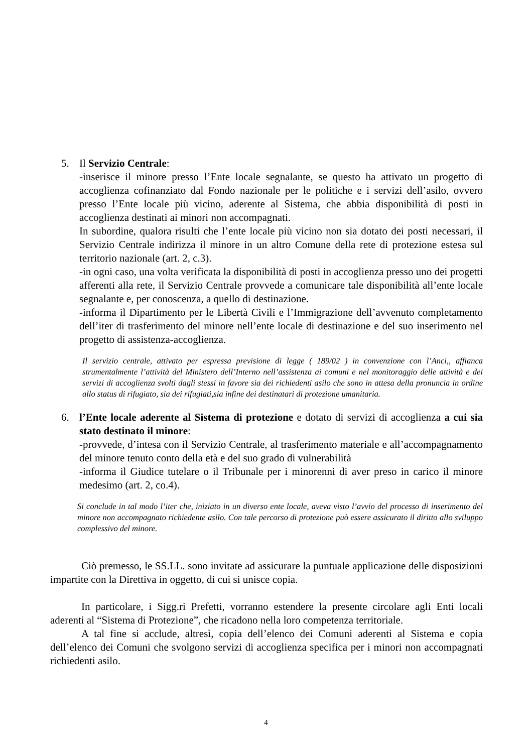5. Il Servizio Centrale:
-inserisce il minore presso l’Ente locale segnalante, se questo ha attivato un progetto di accoglienza cofinanziato dal Fondo nazionale per le politiche e i servizi dell’asilo, ovvero presso l’Ente locale più vicino, aderente al Sistema, che abbia disponibilità di posti in accoglienza destinati ai minori non accompagnati.
In subordine, qualora risulti che l’ente locale più vicino non sia dotato dei posti necessari, il Servizio Centrale indirizza il minore in un altro Comune della rete di protezione estesa sul territorio nazionale (art. 2, c.3).
-in ogni caso, una volta verificata la disponibilità di posti in accoglienza presso uno dei progetti afferenti alla rete, il Servizio Centrale provvede a comunicare tale disponibilità all’ente locale segnalante e, per conoscenza, a quello di destinazione.
-informa il Dipartimento per le Libertà Civili e l’Immigrazione dell’avvenuto completamento dell’iter di trasferimento del minore nell’ente locale di destinazione e del suo inserimento nel progetto di assistenza-accoglienza.
Il servizio centrale, attivato per espressa previsione di legge ( 189/02 ) in convenzione con l’Anci,, affianca strumentalmente l’attività del Ministero dell’Interno nell’assistenza ai comuni e nel monitoraggio delle attività e dei servizi di accoglienza svolti dagli stessi in favore sia dei richiedenti asilo che sono in attesa della pronuncia in ordine allo status di rifugiato, sia dei rifugiati,sia infine dei destinatari di protezione umanitaria.
6. l’Ente locale aderente al Sistema di protezione e dotato di servizi di accoglienza a cui sia stato destinato il minore:
-provvede, d’intesa con il Servizio Centrale, al trasferimento materiale e all’accompagnamento del minore tenuto conto della età e del suo grado di vulnerabilità
-informa il Giudice tutelare o il Tribunale per i minorenni di aver preso in carico il minore medesimo (art. 2, co.4).
Si conclude in tal modo l’iter che, iniziato in un diverso ente locale, aveva visto l’avvio del processo di inserimento del minore non accompagnato richiedente asilo. Con tale percorso di protezione può essere assicurato il diritto allo sviluppo complessivo del minore.
Ciò premesso, le SS.LL. sono invitate ad assicurare la puntuale applicazione delle disposizioni impartite con la Direttiva in oggetto, di cui si unisce copia.
In particolare, i Sigg.ri Prefetti, vorranno estendere la presente circolare agli Enti locali aderenti al “Sistema di Protezione”, che ricadono nella loro competenza territoriale.
A tal fine si acclude, altresì, copia dell’elenco dei Comuni aderenti al Sistema e copia dell’elenco dei Comuni che svolgono servizi di accoglienza specifica per i minori non accompagnati richiedenti asilo.
4